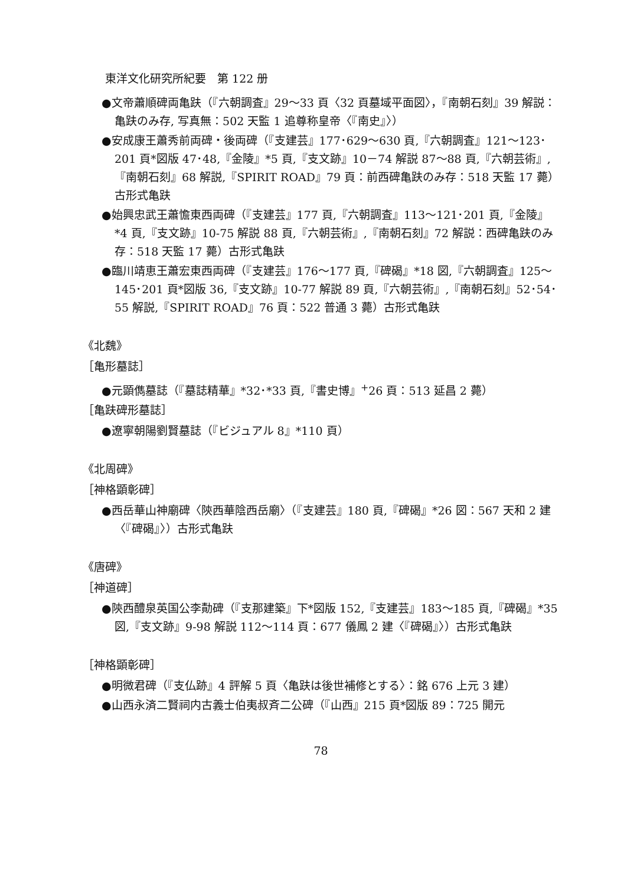東洋文化研究所紀要　第 122 册
●文帝蕭順碑両亀趺（『六朝調査』29～33 頁〈32 頁墓域平面図〉，『南朝石刻』39 解説：亀趺のみ存, 写真無：502 天監 1 追尊称皇帝〈『南史』〉）
●安成康王蕭秀前両碑・後両碑（『支建芸』177･629～630 頁,『六朝調査』121～123･201 頁*図版 47･48,『金陵』*5 頁,『支文跡』10－74 解説 87～88 頁,『六朝芸術』,『南朝石刻』68 解説,『SPIRIT ROAD』79 頁：前西碑亀趺のみ存：518 天監 17 薨）古形式亀趺
●始興忠武王蕭憺東西両碑（『支建芸』177 頁,『六朝調査』113～121･201 頁,『金陵』*4 頁,『支文跡』10-75 解説 88 頁,『六朝芸術』,『南朝石刻』72 解説：西碑亀趺のみ存：518 天監 17 薨）古形式亀趺
●臨川靖恵王蕭宏東西両碑（『支建芸』176～177 頁,『碑碣』*18 図,『六朝調査』125～145･201 頁*図版 36,『支文跡』10-77 解説 89 頁,『六朝芸術』,『南朝石刻』52･54･55 解説,『SPIRIT ROAD』76 頁：522 普通 3 薨）古形式亀趺
《北魏》
［亀形墓誌］
●元顕儁墓誌（『墓誌精華』*32･*33 頁,『書史博』<sup>+</sup>26 頁：513 延昌 2 薨）
［亀趺碑形墓誌］
●遼寧朝陽劉賢墓誌（『ビジュアル 8』*110 頁）
《北周碑》
［神格顕彰碑］
●西岳華山神廟碑〈陝西華陰西岳廟〉（『支建芸』180 頁,『碑碣』*26 図：567 天和 2 建〈『碑碣』〉）古形式亀趺
《唐碑》
［神道碑］
●陝西醴泉英国公李勣碑（『支那建築』下*図版 152,『支建芸』183～185 頁,『碑碣』*35 図,『支文跡』9-98 解説 112～114 頁：677 儀鳳 2 建〈『碑碣』〉）古形式亀趺
［神格顕彰碑］
●明微君碑（『支仏跡』4 評解 5 頁〈亀趺は後世補修とする〉：銘 676 上元 3 建）
●山西永済二賢祠内古義士伯夷叔斉二公碑（『山西』215 頁*図版 89：725 開元
78